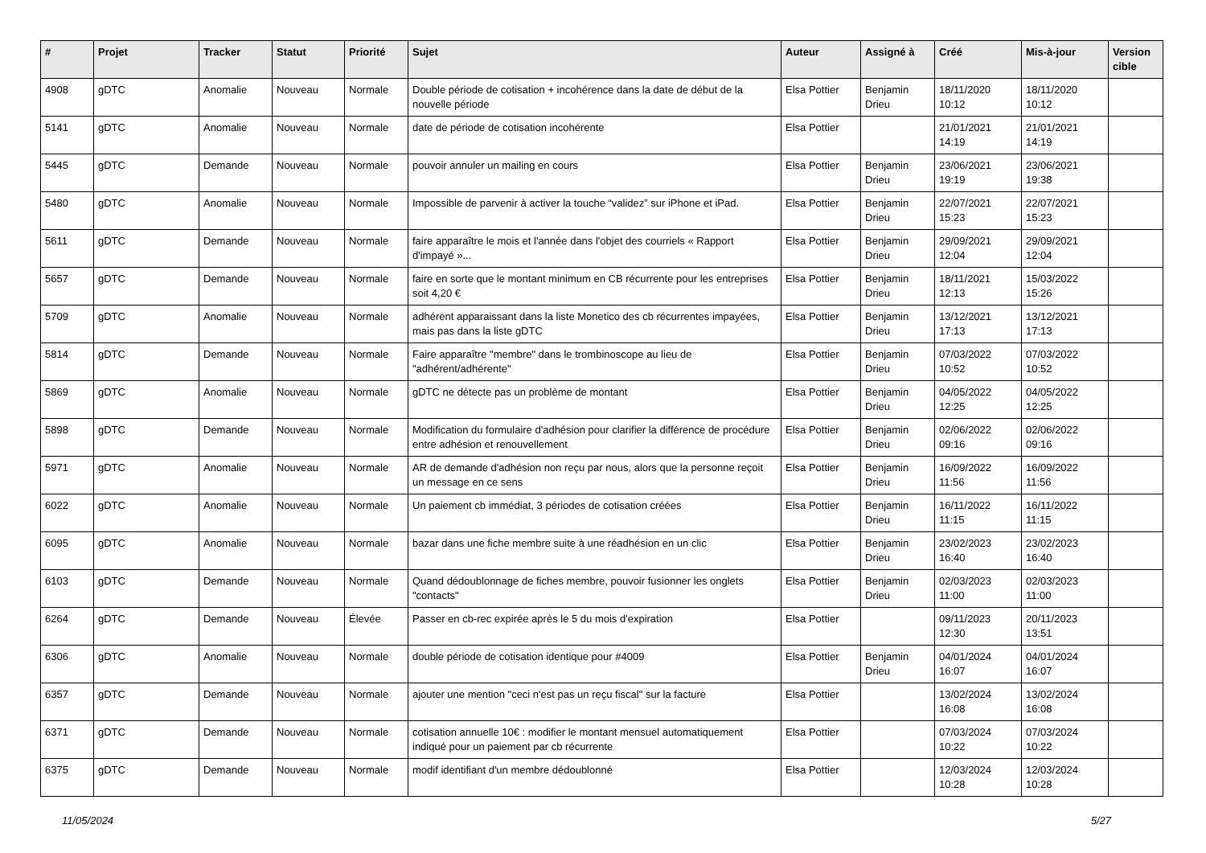| # | Projet | Tracker | Statut | Priorité | Sujet | Auteur | Assigné à | Créé | Mis-à-jour | Version cible |
| --- | --- | --- | --- | --- | --- | --- | --- | --- | --- | --- |
| 4908 | gDTC | Anomalie | Nouveau | Normale | Double période de cotisation + incohérence dans la date de début de la nouvelle période | Elsa Pottier | Benjamin Drieu | 18/11/2020 10:12 | 18/11/2020 10:12 | |
| 5141 | gDTC | Anomalie | Nouveau | Normale | date de période de cotisation incohérente | Elsa Pottier | | 21/01/2021 14:19 | 21/01/2021 14:19 | |
| 5445 | gDTC | Demande | Nouveau | Normale | pouvoir annuler un mailing en cours | Elsa Pottier | Benjamin Drieu | 23/06/2021 19:19 | 23/06/2021 19:38 | |
| 5480 | gDTC | Anomalie | Nouveau | Normale | Impossible de parvenir à activer la touche “validez” sur iPhone et iPad. | Elsa Pottier | Benjamin Drieu | 22/07/2021 15:23 | 22/07/2021 15:23 | |
| 5611 | gDTC | Demande | Nouveau | Normale | faire apparaître le mois et l'année dans l'objet des courriels « Rapport d'impayé »... | Elsa Pottier | Benjamin Drieu | 29/09/2021 12:04 | 29/09/2021 12:04 | |
| 5657 | gDTC | Demande | Nouveau | Normale | faire en sorte que le montant minimum en CB récurrente pour les entreprises soit 4,20 € | Elsa Pottier | Benjamin Drieu | 18/11/2021 12:13 | 15/03/2022 15:26 | |
| 5709 | gDTC | Anomalie | Nouveau | Normale | adhérent apparaissant dans la liste Monetico des cb récurrentes impayées, mais pas dans la liste gDTC | Elsa Pottier | Benjamin Drieu | 13/12/2021 17:13 | 13/12/2021 17:13 | |
| 5814 | gDTC | Demande | Nouveau | Normale | Faire apparaître "membre" dans le trombinoscope au lieu de "adhérent/adhérente" | Elsa Pottier | Benjamin Drieu | 07/03/2022 10:52 | 07/03/2022 10:52 | |
| 5869 | gDTC | Anomalie | Nouveau | Normale | gDTC ne détecte pas un problème de montant | Elsa Pottier | Benjamin Drieu | 04/05/2022 12:25 | 04/05/2022 12:25 | |
| 5898 | gDTC | Demande | Nouveau | Normale | Modification du formulaire d'adhésion pour clarifier la différence de procédure entre adhésion et renouvellement | Elsa Pottier | Benjamin Drieu | 02/06/2022 09:16 | 02/06/2022 09:16 | |
| 5971 | gDTC | Anomalie | Nouveau | Normale | AR de demande d'adhésion non reçu par nous, alors que la personne reçoit un message en ce sens | Elsa Pottier | Benjamin Drieu | 16/09/2022 11:56 | 16/09/2022 11:56 | |
| 6022 | gDTC | Anomalie | Nouveau | Normale | Un paiement cb immédiat, 3 périodes de cotisation créées | Elsa Pottier | Benjamin Drieu | 16/11/2022 11:15 | 16/11/2022 11:15 | |
| 6095 | gDTC | Anomalie | Nouveau | Normale | bazar dans une fiche membre suite à une réadhésion en un clic | Elsa Pottier | Benjamin Drieu | 23/02/2023 16:40 | 23/02/2023 16:40 | |
| 6103 | gDTC | Demande | Nouveau | Normale | Quand dédoublonnage de fiches membre, pouvoir fusionner les onglets "contacts" | Elsa Pottier | Benjamin Drieu | 02/03/2023 11:00 | 02/03/2023 11:00 | |
| 6264 | gDTC | Demande | Nouveau | Élevée | Passer en cb-rec expirée après le 5 du mois d'expiration | Elsa Pottier | | 09/11/2023 12:30 | 20/11/2023 13:51 | |
| 6306 | gDTC | Anomalie | Nouveau | Normale | double période de cotisation identique pour #4009 | Elsa Pottier | Benjamin Drieu | 04/01/2024 16:07 | 04/01/2024 16:07 | |
| 6357 | gDTC | Demande | Nouveau | Normale | ajouter une mention "ceci n'est pas un reçu fiscal" sur la facture | Elsa Pottier | | 13/02/2024 16:08 | 13/02/2024 16:08 | |
| 6371 | gDTC | Demande | Nouveau | Normale | cotisation annuelle 10€ : modifier le montant mensuel automatiquement indiqué pour un paiement par cb récurrente | Elsa Pottier | | 07/03/2024 10:22 | 07/03/2024 10:22 | |
| 6375 | gDTC | Demande | Nouveau | Normale | modif identifiant d'un membre dédoublonné | Elsa Pottier | | 12/03/2024 10:28 | 12/03/2024 10:28 | |
11/05/2024 5/27